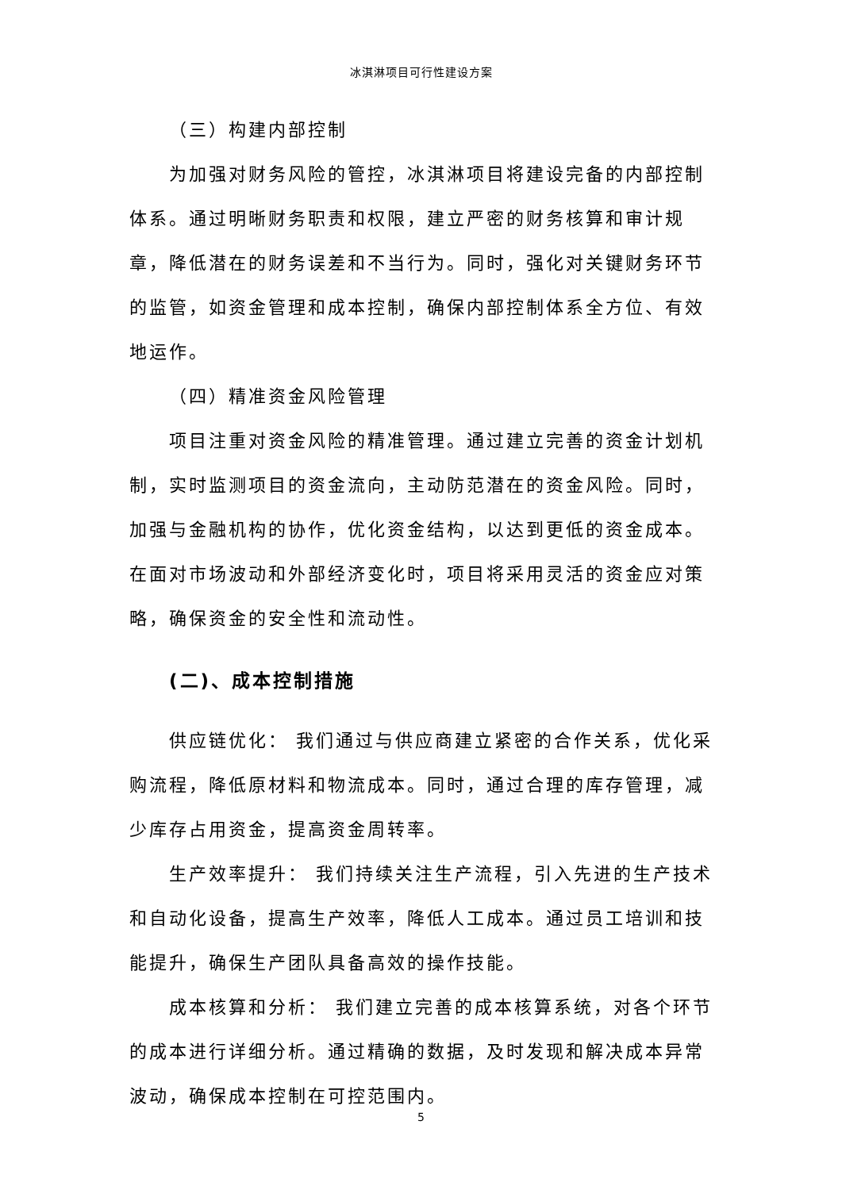冰淇淋项目可行性建设方案
（三）构建内部控制
为加强对财务风险的管控，冰淇淋项目将建设完备的内部控制体系。通过明晰财务职责和权限，建立严密的财务核算和审计规章，降低潜在的财务误差和不当行为。同时，强化对关键财务环节的监管，如资金管理和成本控制，确保内部控制体系全方位、有效地运作。
（四）精准资金风险管理
项目注重对资金风险的精准管理。通过建立完善的资金计划机制，实时监测项目的资金流向，主动防范潜在的资金风险。同时，加强与金融机构的协作，优化资金结构，以达到更低的资金成本。在面对市场波动和外部经济变化时，项目将采用灵活的资金应对策略，确保资金的安全性和流动性。
(二)、成本控制措施
供应链优化： 我们通过与供应商建立紧密的合作关系，优化采购流程，降低原材料和物流成本。同时，通过合理的库存管理，减少库存占用资金，提高资金周转率。
生产效率提升： 我们持续关注生产流程，引入先进的生产技术和自动化设备，提高生产效率，降低人工成本。通过员工培训和技能提升，确保生产团队具备高效的操作技能。
成本核算和分析： 我们建立完善的成本核算系统，对各个环节的成本进行详细分析。通过精确的数据，及时发现和解决成本异常波动，确保成本控制在可控范围内。
5